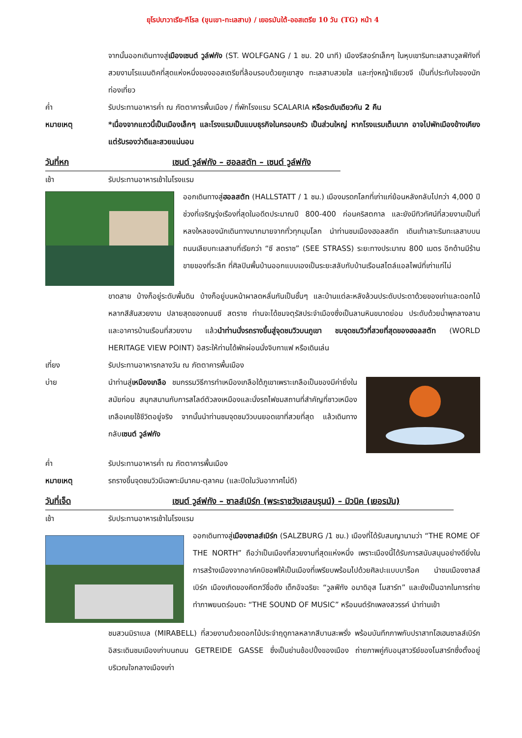ยุโรปบาวาเรีย-ทีโรล (ขุนเขา-ทะเลสาบ) / เยอรมันใต้-ออสเตรีย 10 วัน (TG) หน้า 4
จากนั้นออกเดินทางสู่เมืองเซนต์ วูล์ฟกัง (ST. WOLFGANG / 1 ชม. 20 นาที) เมืองรีสอร์ทเล็กๆ ในหุบเขาริมทะเลสาบวูลฟ์กังที่สวยงามโรแมนติคที่สุดแห่งหนึ่งของออสเตรียที่ล้อมรอบด้วยภูเขาสูง ทะเลสาบสวยใส และทุ่งหญ้าเขียวขจี เป็นที่ประทับใจของนักท่องเที่ยว
ค่ำ รับประทานอาหารค่ำ ณ ภัตตาคารพื้นเมือง / ที่พักโรงแรม SCALARIA หรือระดับเดียวกัน 2 คืน
หมายเหตุ *เนื่องจากแถวนี้เป็นเมืองเล็กๆ และโรงแรมเป็นแบบธุรกิจในครอบครัว เป็นส่วนใหญ่ หากโรงแรมเต็มมาก อาจไปพักเมืองข้างเคียง แต่รับรองว่าดีและสวยแน่นอน
วันที่หก เซนต์ วูล์ฟกัง – ฮอลสตัท – เซนต์ วูล์ฟกัง
เช้า รับประทานอาหารเช้าในโรงแรม
ออกเดินทางสู่ฮอลสตัท (HALLSTATT / 1 ชม.) เมืองมรดกโลกที่เก่าแก่ย้อนหลังกลับไปกว่า 4,000 ปี ช่วงที่เจริญรุ่งเรืองที่สุดในอดีตประมาณปี 800-400 ก่อนคริสตกาล และยังมีทิวทัศน์ที่สวยงามเป็นที่หลงใหลของนักเดินทางมากมายจากทั่วทุกมุมโลก นำท่านชมเมืองฮอลสตัท เดินเท้าเลาะริมทะเลสาบบนถนนเลียบทะเลสาบที่เรียกว่า “ซี สตราซ” (SEE STRASS) ระยะทางประมาณ 800 เมตร อีกด้านมีร้านขายของที่ระลึก ที่ศิลปินพื้นบ้านออกแบบเองเป็นระยะสลับกับบ้านเรือนสไตล์แอลไพน์ที่เก่าแก่ไม่
ขาดสาย บ้างก็อยู่ระดับพื้นดิน บ้างก็อยู่บนหน้าผาลดหลั่นกันเป็นชั้นๆ และบ้านแต่ละหลังล้วนประดับประดาด้วยของเก่าและดอกไม้หลากสีสันสวยงาม ปลายสุดของถนนซี สตราซ ท่านจะได้ชมจตุรัสประจำเมืองซึ่งเป็นลานหินขนาดย่อม ประดับด้วยน้ำพุกลางลาน และอาคารบ้านเรือนที่สวยงาม แล้วนำท่านนั่งรถรางขึ้นสู่จุดชมวิวบนภูเขา ชมจุดชมวิวที่สวยที่สุดของฮอลสตัท (WORLD HERITAGE VIEW POINT) อิสระให้ท่านได้พักผ่อนนั่งจิบกาแฟ หรือเดินเล่น
เที่ยง รับประทานอาหารกลางวัน ณ ภัตตาคารพื้นเมือง
บ่าย นำท่านสู่เหมืองเกลือ ชมกรรมวิธีการทำเหมืองเกลือใต้ภูเขาเพราะเกลือเป็นของมีค่ายิ่งในสมัยก่อน สนุกสนานกับการสไลด์ตัวลงเหมืองและนั่งรถไฟชมสถานที่สำคัญที่ชาวเหมืองเกลือเคยใช้ชีวิตอยู่จริง จากนั้นนำท่านชมจุดชมวิวบนยอดเขาที่สวยที่สุด แล้วเดินทางกลับเซนต์ วูล์ฟกัง
ค่ำ รับประทานอาหารค่ำ ณ ภัตตาคารพื้นเมือง
หมายเหตุ รถรางขึ้นจุดชมวิวมีเฉพาะมีนาคม-ตุลาคม (และปิดในวันอากาศไม่ดี)
วันที่เจ็ด เซนต์ วูล์ฟกัง – ซาลส์เบิร์ก (พระราชวังเฮลบรุนน์) – มิวนิค (เยอรมัน)
เช้า รับประทานอาหารเช้าในโรงแรม
ออกเดินทางสู่เมืองซาลส์เบิร์ก (SALZBURG /1 ชม.) เมืองที่ได้รับสมญานามว่า “THE ROME OF THE NORTH” ถือว่าเป็นเมืองที่สวยงามที่สุดแห่งหนึ่ง เพราะเมืองนี้ได้รับการสนับสนุนอย่างดียิ่งในการสร้างเมืองจากอาค์คบิชอฟให้เป็นเมืองที่เพรียบพร้อมไปด้วยศิลปะแบบบาร็อค นำชมเมืองซาลส์เบิร์ก เมืองเกิดของคีตกวีชื่อดัง เด็กอัจฉริยะ “วูลฟ์กัง อมาดิอุส โมสาร์ท” และยังเป็นฉากในการถ่ายทำภาพยนตร์อมตะ “THE SOUND OF MUSIC” หรือมนต์รักเพลงสวรรค์ นำท่านเข้า
ชมสวนมิราเบล (MIRABELL) ที่สวยงามด้วยดอกไม้ประจำฤดูกาลหลากสีบานสะพรั่ง พร้อมบันทึกภาพกับปราสาทโฮเฮนซาลส์เบิร์ก อิสระเดินชมเมืองเก่าบนถนน GETREIDE GASSE ซึ่งเป็นย่านช้อปปิ้งของเมือง ถ่ายภาพคู่กับอนุสาวรีย์ของโมสาร์ทซึ่งตั้งอยู่บริเวณใจกลางเมืองเก่า